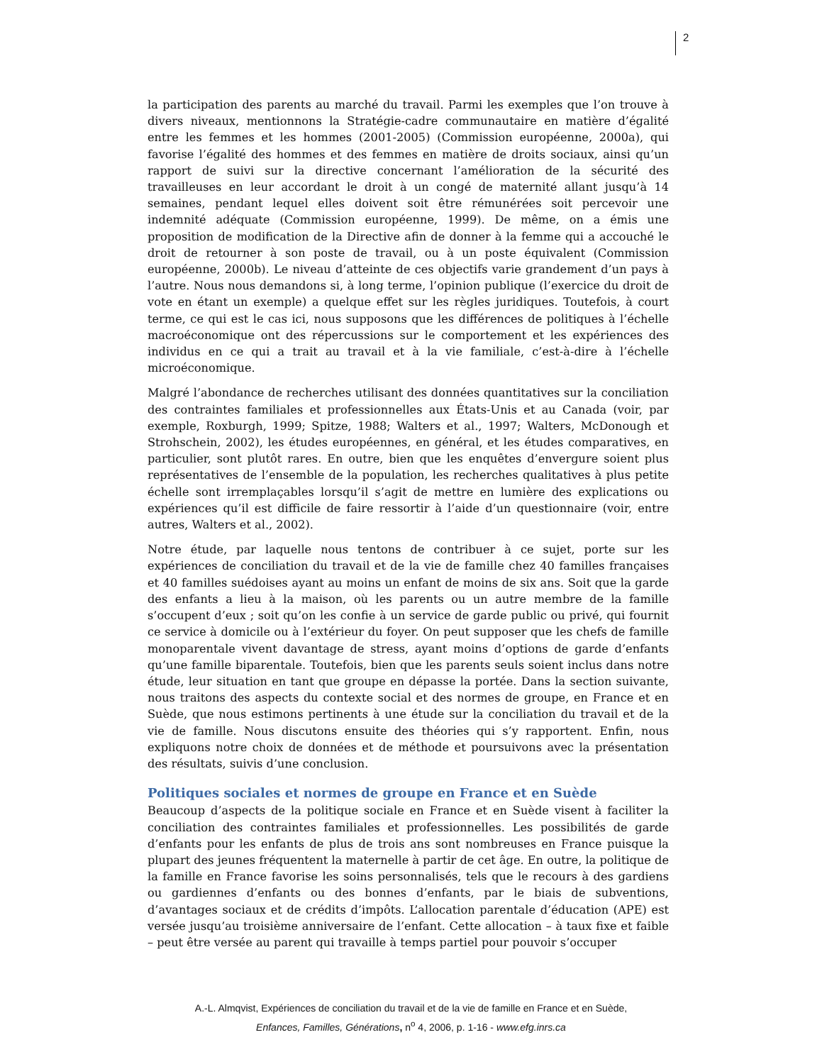2
la participation des parents au marché du travail. Parmi les exemples que l’on trouve à divers niveaux, mentionnons la Stratégie-cadre communautaire en matière d’égalité entre les femmes et les hommes (2001-2005) (Commission européenne, 2000a), qui favorise l’égalité des hommes et des femmes en matière de droits sociaux, ainsi qu’un rapport de suivi sur la directive concernant l’amélioration de la sécurité des travailleuses en leur accordant le droit à un congé de maternité allant jusqu’à 14 semaines, pendant lequel elles doivent soit être rémunérées soit percevoir une indemnité adéquate (Commission européenne, 1999). De même, on a émis une proposition de modification de la Directive afin de donner à la femme qui a accouché le droit de retourner à son poste de travail, ou à un poste équivalent (Commission européenne, 2000b). Le niveau d’atteinte de ces objectifs varie grandement d’un pays à l’autre. Nous nous demandons si, à long terme, l’opinion publique (l’exercice du droit de vote en étant un exemple) a quelque effet sur les règles juridiques. Toutefois, à court terme, ce qui est le cas ici, nous supposons que les différences de politiques à l’échelle macroéconomique ont des répercussions sur le comportement et les expériences des individus en ce qui a trait au travail et à la vie familiale, c’est-à-dire à l’échelle microéconomique.
Malgré l’abondance de recherches utilisant des données quantitatives sur la conciliation des contraintes familiales et professionnelles aux États-Unis et au Canada (voir, par exemple, Roxburgh, 1999; Spitze, 1988; Walters et al., 1997; Walters, McDonough et Strohschein, 2002), les études européennes, en général, et les études comparatives, en particulier, sont plutôt rares. En outre, bien que les enquêtes d’envergure soient plus représentatives de l’ensemble de la population, les recherches qualitatives à plus petite échelle sont irremplaçables lorsqu’il s’agit de mettre en lumière des explications ou expériences qu’il est difficile de faire ressortir à l’aide d’un questionnaire (voir, entre autres, Walters et al., 2002).
Notre étude, par laquelle nous tentons de contribuer à ce sujet, porte sur les expériences de conciliation du travail et de la vie de famille chez 40 familles françaises et 40 familles suédoises ayant au moins un enfant de moins de six ans. Soit que la garde des enfants a lieu à la maison, où les parents ou un autre membre de la famille s’occupent d’eux ; soit qu’on les confie à un service de garde public ou privé, qui fournit ce service à domicile ou à l’extérieur du foyer. On peut supposer que les chefs de famille monoparentale vivent davantage de stress, ayant moins d’options de garde d’enfants qu’une famille biparentale. Toutefois, bien que les parents seuls soient inclus dans notre étude, leur situation en tant que groupe en dépasse la portée. Dans la section suivante, nous traitons des aspects du contexte social et des normes de groupe, en France et en Suède, que nous estimons pertinents à une étude sur la conciliation du travail et de la vie de famille. Nous discutons ensuite des théories qui s’y rapportent. Enfin, nous expliquons notre choix de données et de méthode et poursuivons avec la présentation des résultats, suivis d’une conclusion.
Politiques sociales et normes de groupe en France et en Suède
Beaucoup d’aspects de la politique sociale en France et en Suède visent à faciliter la conciliation des contraintes familiales et professionnelles. Les possibilités de garde d’enfants pour les enfants de plus de trois ans sont nombreuses en France puisque la plupart des jeunes fréquentent la maternelle à partir de cet âge. En outre, la politique de la famille en France favorise les soins personnalisés, tels que le recours à des gardiens ou gardiennes d’enfants ou des bonnes d’enfants, par le biais de subventions, d’avantages sociaux et de crédits d’impôts. L’allocation parentale d’éducation (APE) est versée jusqu’au troisième anniversaire de l’enfant. Cette allocation – à taux fixe et faible – peut être versée au parent qui travaille à temps partiel pour pouvoir s’occuper
A.-L. Almqvist, Expériences de conciliation du travail et de la vie de famille en France et en Suède,
Enfances, Familles, Générations, n<sup>o</sup> 4, 2006, p. 1-16 - www.efg.inrs.ca